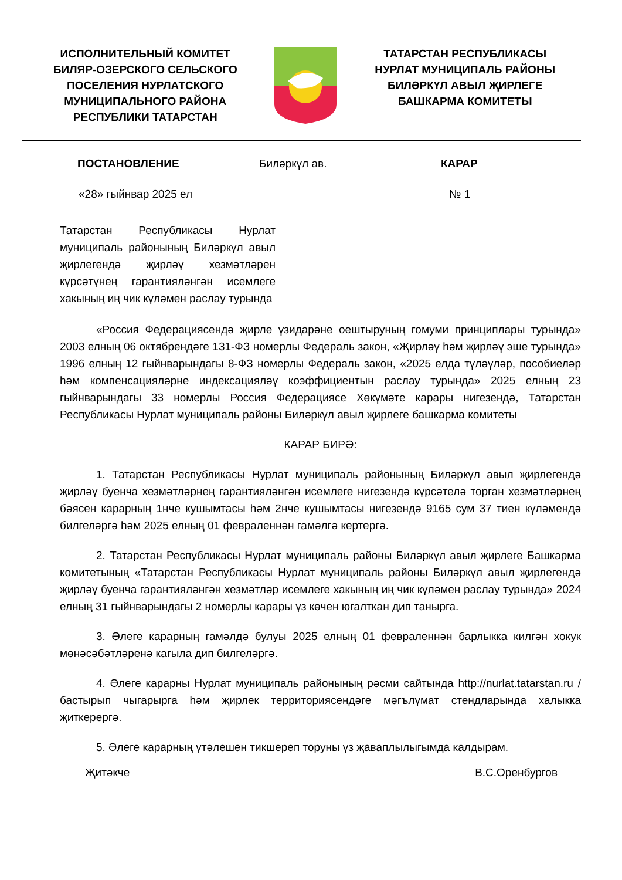ИСПОЛНИТЕЛЬНЫЙ КОМИТЕТ
БИЛЯР-ОЗЕРСКОГО СЕЛЬСКОГО
ПОСЕЛЕНИЯ НУРЛАТСКОГО
МУНИЦИПАЛЬНОГО РАЙОНА
РЕСПУБЛИКИ ТАТАРСТАН
ТАТАРСТАН РЕСПУБЛИКАСЫ
НУРЛАТ МУНИЦИПАЛЬ РАЙОНЫ
БИЛӘРКҮЛ АВЫЛ ҖИРЛЕГЕ
БАШКАРМА КОМИТЕТЫ
ПОСТАНОВЛЕНИЕ Биләркүл ав. КАРАР
«28» гыйнвар 2025 ел № 1
Татарстан Республикасы Нурлат муниципаль районының Биләркүл авыл җирлегендә җирләү хезмәтләрен күрсәтүнең гарантияләнгән исемлеге хакының иң чик күләмен раслау турында
«Россия Федерациясендә җирле үзидарәне оештыруның гомуми принциплары турында» 2003 елның 06 октябрендәге 131-ФЗ номерлы Федераль закон, «Җирләү һәм җирләү эше турында» 1996 елның 12 гыйнварындагы 8-ФЗ номерлы Федераль закон, «2025 елда түләүләр, пособиеләр һәм компенсацияләрне индексацияләү коэффициентын раслау турында» 2025 елның 23 гыйнварындагы 33 номерлы Россия Федерациясе Хөкүмәте карары нигезендә, Татарстан Республикасы Нурлат муниципаль районы Биләркүл авыл җирлеге башкарма комитеты
КАРАР БИРӘ:
1. Татарстан Республикасы Нурлат муниципаль районының Биләркүл авыл җирлегендә җирләү буенча хезмәтләрнең гарантияләнгән исемлеге нигезендә күрсәтелә торган хезмәтләрнең бәясен карарның 1нче кушымтасы һәм 2нче кушымтасы нигезендә 9165 сум 37 тиен күләмендә билгеләргә һәм 2025 елның 01 февраленнән гамәлгә кертергә.
2. Татарстан Республикасы Нурлат муниципаль районы Биләркүл авыл җирлеге Башкарма комитетының «Татарстан Республикасы Нурлат муниципаль районы Биләркүл авыл җирлегендә җирләү буенча гарантияләнгән хезмәтләр исемлеге хакының иң чик күләмен раслау турында» 2024 елның 31 гыйнварындагы 2 номерлы карары үз көчен югалткан дип танырга.
3. Әлеге карарның гамәлдә булуы 2025 елның 01 февраленнән барлыкка килгән хокук мөнәсәбәтләренә кагыла дип билгеләргә.
4. Әлеге карарны Нурлат муниципаль районының рәсми сайтында http://nurlat.tatarstan.ru / бастырып чыгарырга һәм җирлек территориясендәге мәгълүмат стендларында халыкка җиткерергә.
5. Әлеге карарның үтәлешен тикшереп торуны үз җаваплылыгымда калдырам.
Җитәкче В.С.Оренбургов